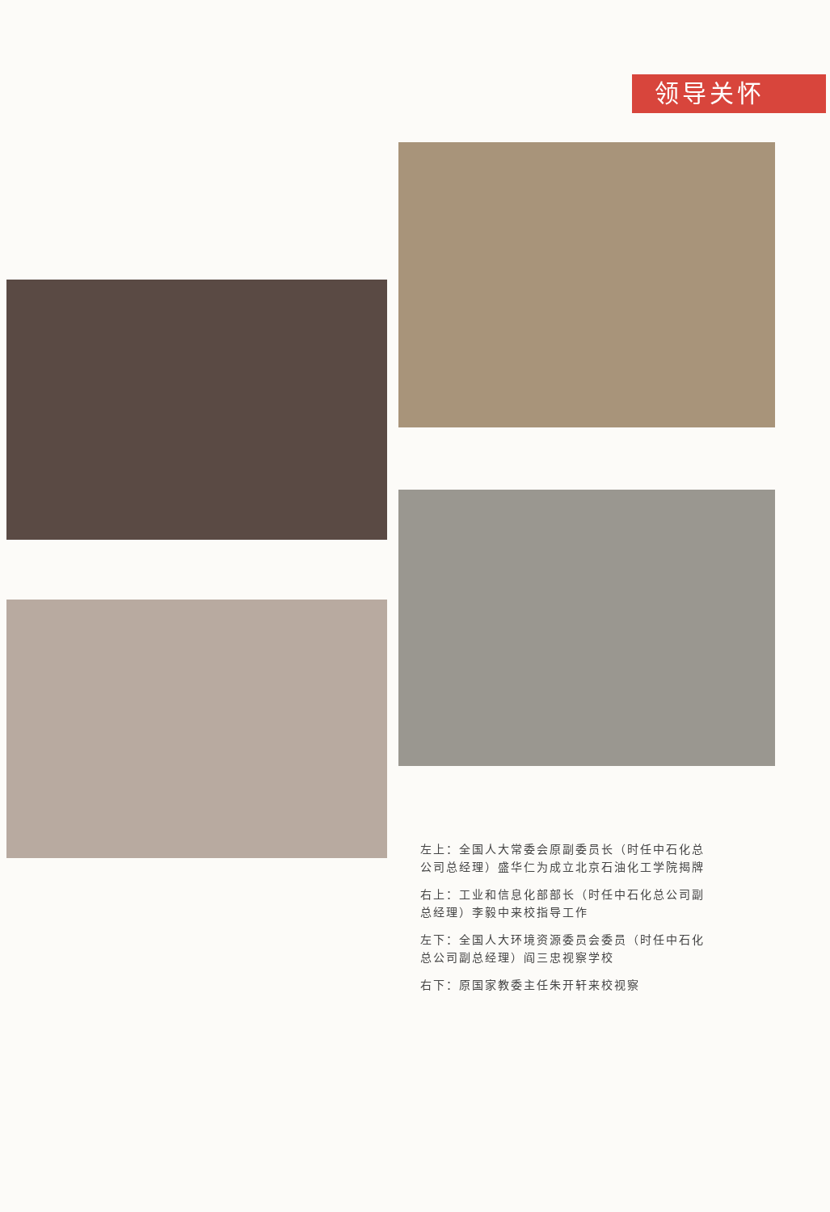领导关怀
左上：全国人大常委会原副委员长（时任中石化总公司总经理）盛华仁为成立北京石油化工学院揭牌
右上：工业和信息化部部长（时任中石化总公司副总经理）李毅中来校指导工作
左下：全国人大环境资源委员会委员（时任中石化总公司副总经理）阎三忠视察学校
右下：原国家教委主任朱开轩来校视察